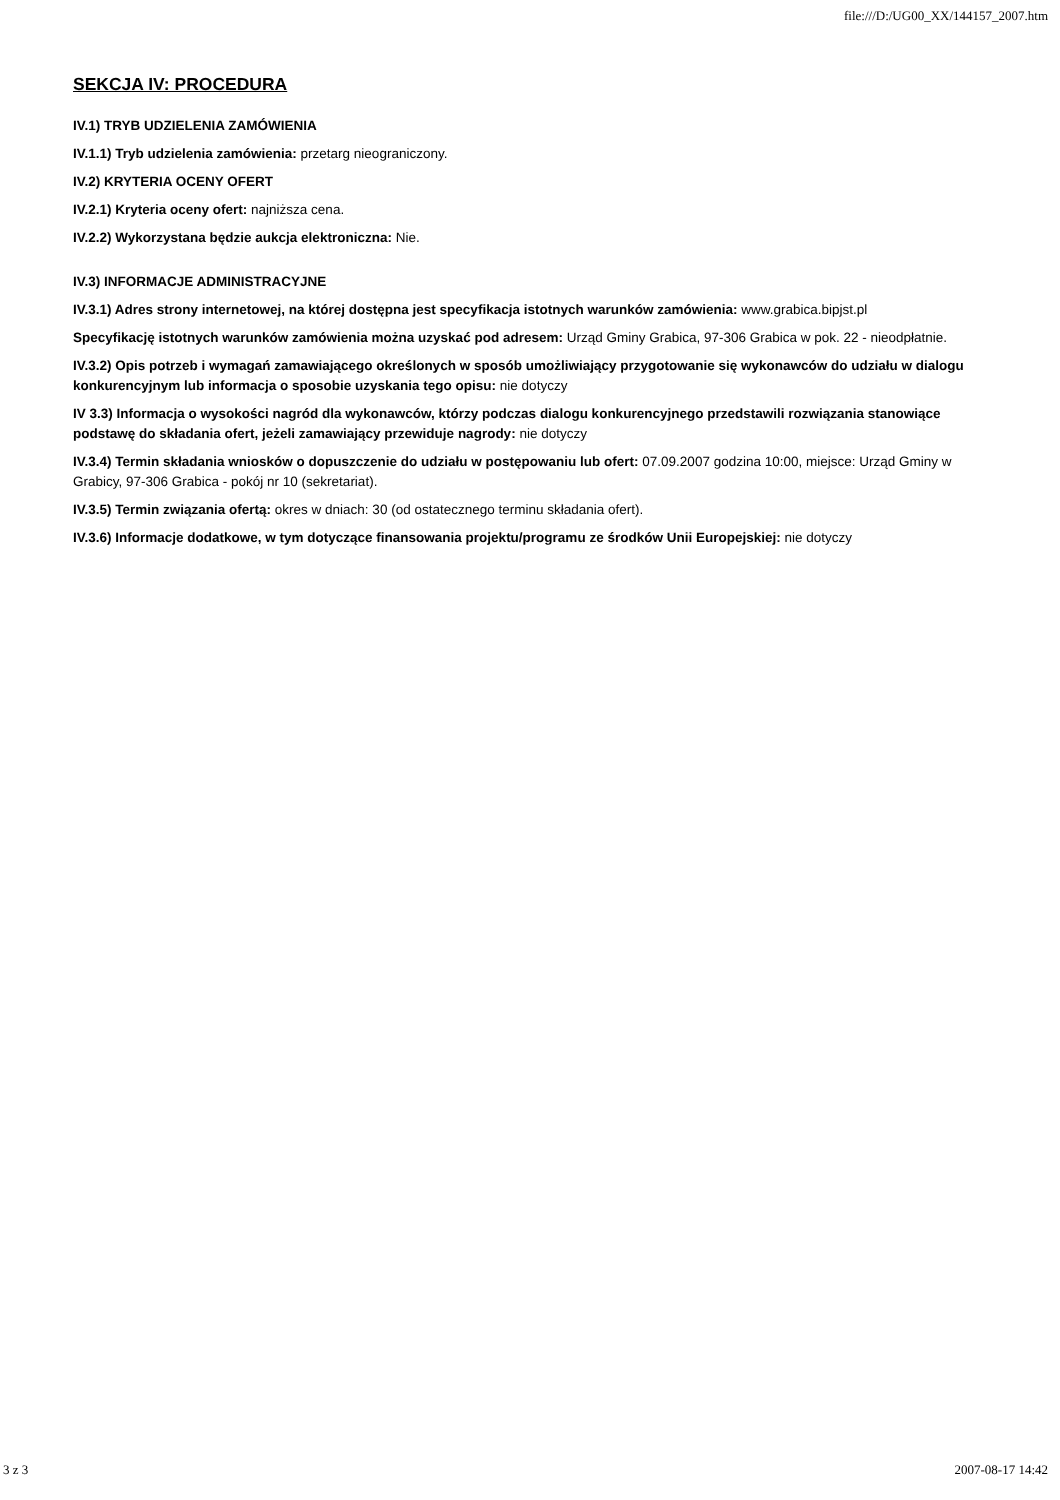file:///D:/UG00_XX/144157_2007.htm
SEKCJA IV: PROCEDURA
IV.1) TRYB UDZIELENIA ZAMÓWIENIA
IV.1.1) Tryb udzielenia zamówienia: przetarg nieograniczony.
IV.2) KRYTERIA OCENY OFERT
IV.2.1) Kryteria oceny ofert: najniższa cena.
IV.2.2) Wykorzystana będzie aukcja elektroniczna: Nie.
IV.3) INFORMACJE ADMINISTRACYJNE
IV.3.1) Adres strony internetowej, na której dostępna jest specyfikacja istotnych warunków zamówienia: www.grabica.bipjst.pl
Specyfikację istotnych warunków zamówienia można uzyskać pod adresem: Urząd Gminy Grabica, 97-306 Grabica w pok. 22 - nieodpłatnie.
IV.3.2) Opis potrzeb i wymagań zamawiającego określonych w sposób umożliwiający przygotowanie się wykonawców do udziału w dialogu konkurencyjnym lub informacja o sposobie uzyskania tego opisu: nie dotyczy
IV 3.3) Informacja o wysokości nagród dla wykonawców, którzy podczas dialogu konkurencyjnego przedstawili rozwiązania stanowiące podstawę do składania ofert, jeżeli zamawiający przewiduje nagrody: nie dotyczy
IV.3.4) Termin składania wniosków o dopuszczenie do udziału w postępowaniu lub ofert: 07.09.2007 godzina 10:00, miejsce: Urząd Gminy w Grabicy, 97-306 Grabica - pokój nr 10 (sekretariat).
IV.3.5) Termin związania ofertą: okres w dniach: 30 (od ostatecznego terminu składania ofert).
IV.3.6) Informacje dodatkowe, w tym dotyczące finansowania projektu/programu ze środków Unii Europejskiej: nie dotyczy
3 z 3 2007-08-17 14:42